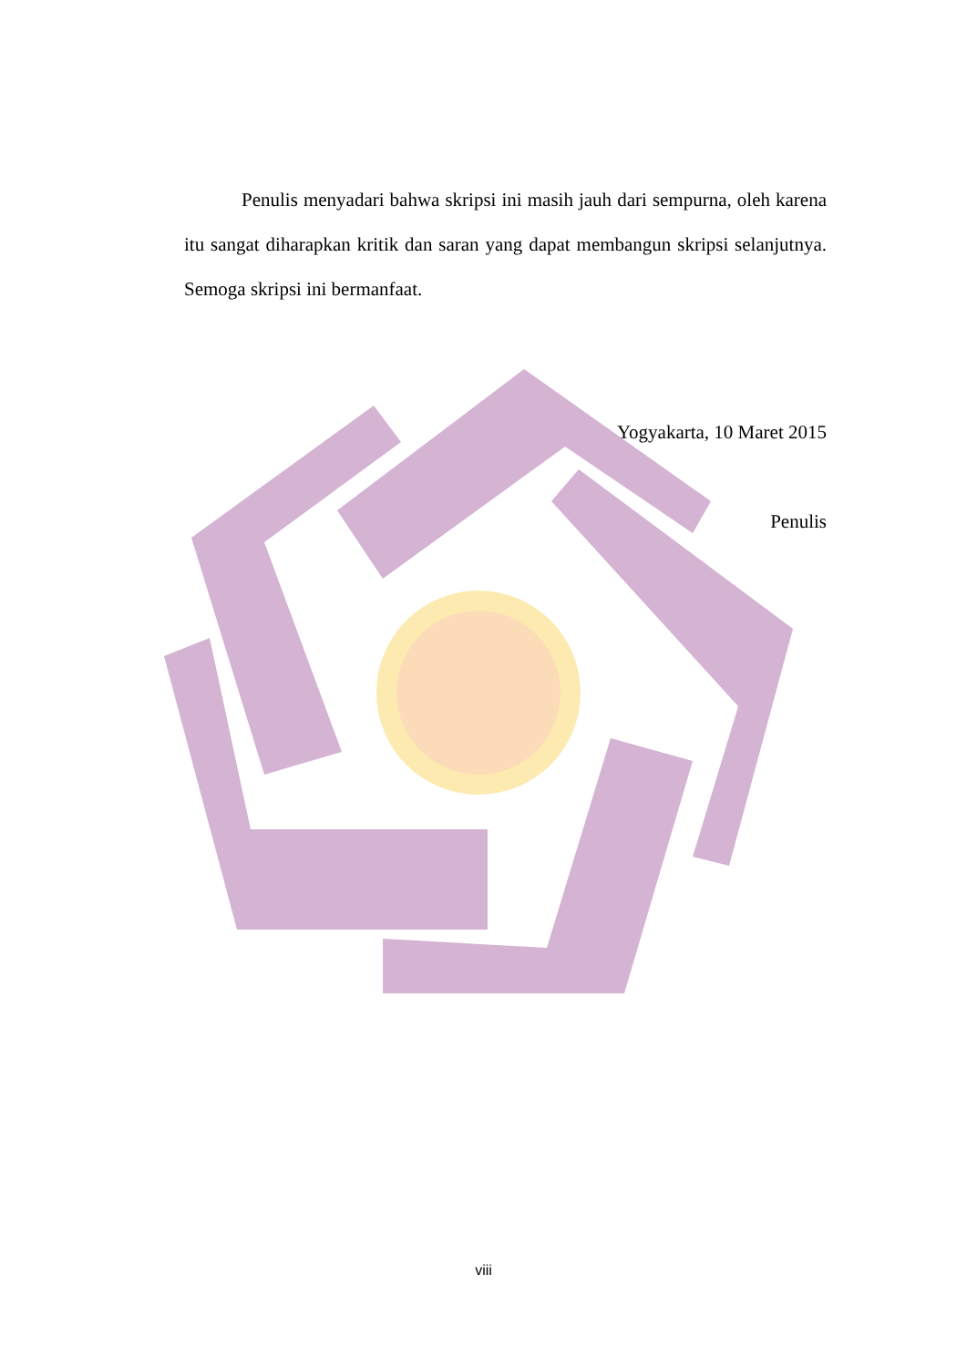Penulis menyadari bahwa skripsi ini masih jauh dari sempurna, oleh karena itu sangat diharapkan kritik dan saran yang dapat membangun skripsi selanjutnya. Semoga skripsi ini bermanfaat.
Yogyakarta, 10 Maret 2015
Penulis
viii